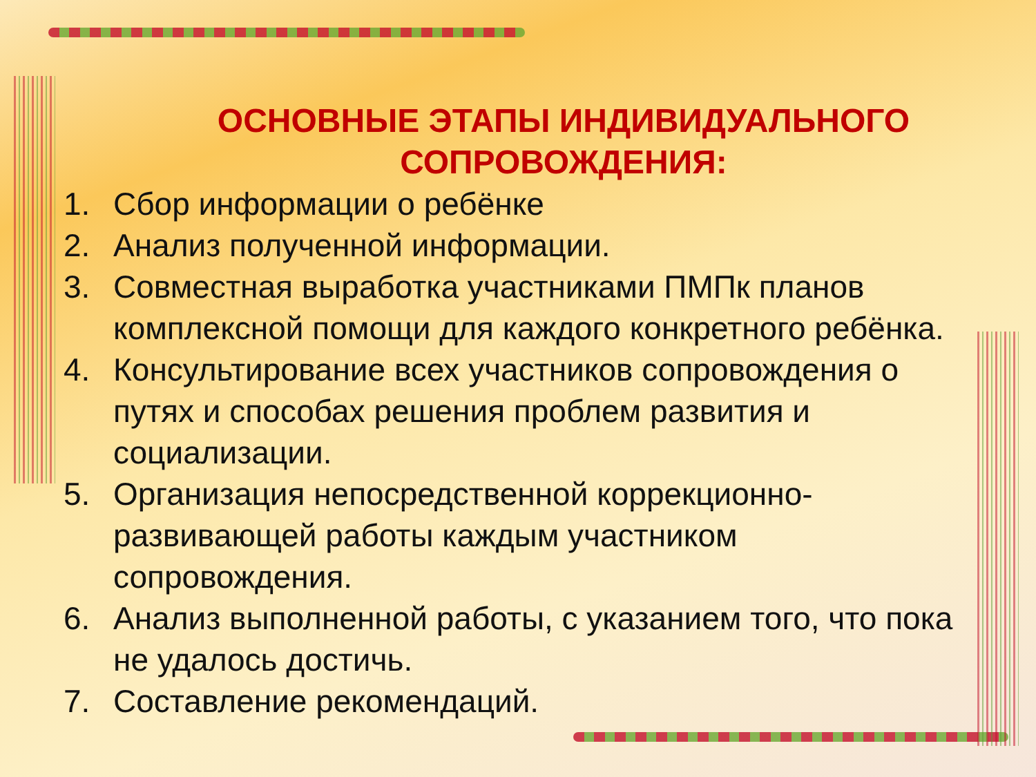ОСНОВНЫЕ ЭТАПЫ ИНДИВИДУАЛЬНОГО СОПРОВОЖДЕНИЯ:
1. Сбор информации о ребёнке
2. Анализ полученной информации.
3. Совместная выработка участниками ПМПк планов комплексной помощи для каждого конкретного ребёнка.
4. Консультирование всех участников сопровождения о путях и способах решения проблем развития и социализации.
5. Организация непосредственной коррекционно-развивающей работы каждым участником сопровождения.
6. Анализ выполненной работы, с указанием того, что пока не удалось достичь.
7. Составление рекомендаций.